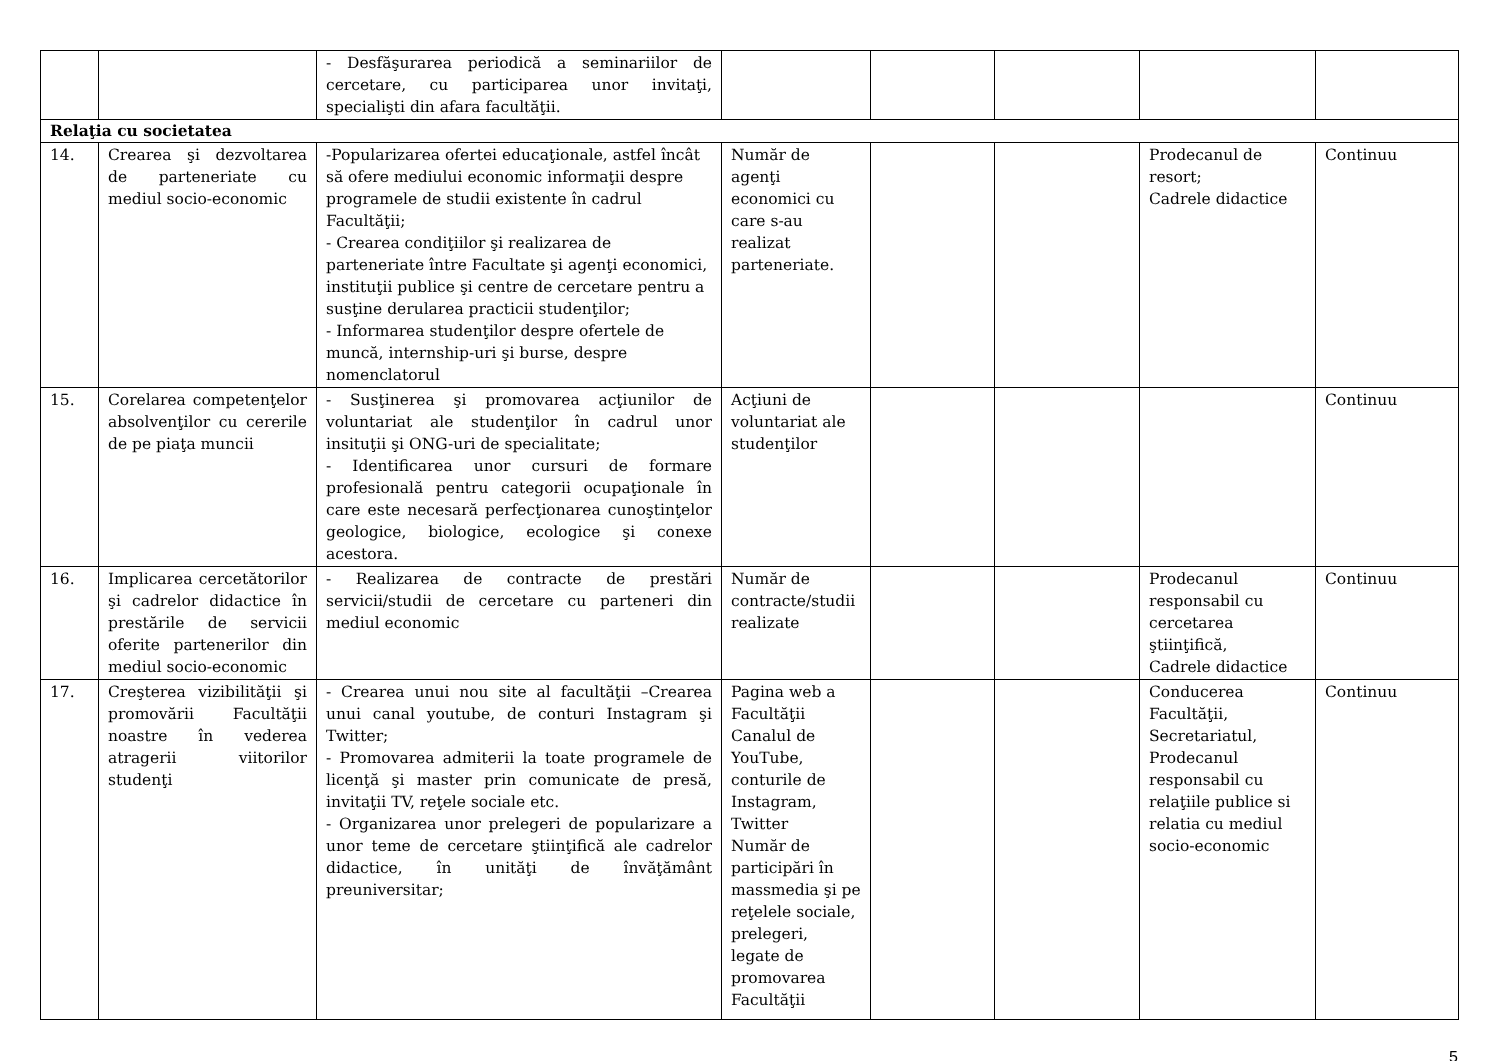| | | - Desfăşurarea periodică a seminariilor de cercetare, cu participarea unor invitaţi, specialişti din afara facultăţii. | | | | | |
| Relaţia cu societatea | | | | | | | |
| 14. | Crearea şi dezvoltarea de parteneriate cu mediul socio-economic | -Popularizarea ofertei educaţionale, astfel încât să ofere mediului economic informaţii despre programele de studii existente în cadrul Facultăţii; - Crearea condiţiilor şi realizarea de parteneriate între Facultate şi agenţi economici, instituţii publice şi centre de cercetare pentru a susţine derularea practicii studenţilor; - Informarea studenţilor despre ofertele de muncă, internship-uri şi burse, despre nomenclatorul | Număr de agenţi economici cu care s-au realizat parteneriate. | | | Prodecanul de resort; Cadrele didactice | Continuu |
| 15. | Corelarea competenţelor absolvenţilor cu cererile de pe piaţa muncii | - Susţinerea şi promovarea acţiunilor de voluntariat ale studenţilor în cadrul unor insituţii şi ONG-uri de specialitate; - Identificarea unor cursuri de formare profesională pentru categorii ocupaţionale în care este necesară perfecţionarea cunoştinţelor geologice, biologice, ecologice şi conexe acestora. | Acţiuni de voluntariat ale studenţilor | | | | Continuu |
| 16. | Implicarea cercetătorilor şi cadrelor didactice în prestările de servicii oferite partenerilor din mediul socio-economic | - Realizarea de contracte de prestări servicii/studii de cercetare cu parteneri din mediul economic | Număr de contracte/studii realizate | | | Prodecanul responsabil cu cercetarea ştiinţifică, Cadrele didactice | Continuu |
| 17. | Creşterea vizibilităţii şi promovării Facultăţii noastre în vederea atragerii viitorilor studenţi | - Crearea unui nou site al facultăţii –Crearea unui canal youtube, de conturi Instagram şi Twitter; - Promovarea admiterii la toate programele de licenţă şi master prin comunicate de presă, invitaţii TV, reţele sociale etc. - Organizarea unor prelegeri de popularizare a unor teme de cercetare ştiinţifică ale cadrelor didactice, în unităţi de învăţământ preuniversitar; | Pagina web a Facultăţii Canalul de YouTube, conturile de Instagram, Twitter Număr de participări în massmedia şi pe reţelele sociale, prelegeri, legate de promovarea Facultăţii | | | Conducerea Facultăţii, Secretariatul, Prodecanul responsabil cu relaţiile publice si relatia cu mediul socio-economic | Continuu |
5